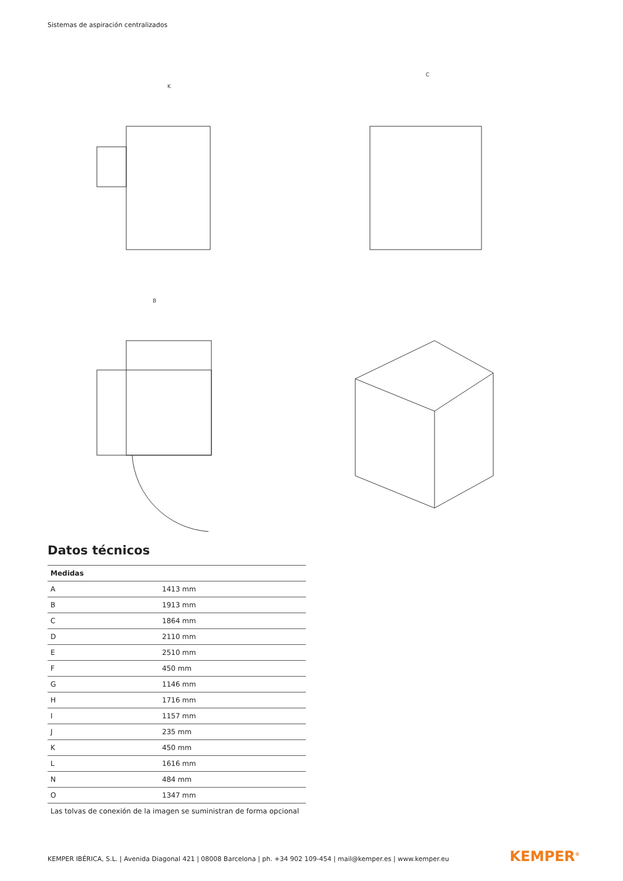Sistemas de aspiración centralizados
K
C
B
Datos técnicos
| Medidas | |
| --- | --- |
| A | 1413 mm |
| B | 1913 mm |
| C | 1864 mm |
| D | 2110 mm |
| E | 2510 mm |
| F | 450 mm |
| G | 1146 mm |
| H | 1716 mm |
| I | 1157 mm |
| J | 235 mm |
| K | 450 mm |
| L | 1616 mm |
| N | 484 mm |
| O | 1347 mm |
| Las tolvas de conexión de la imagen se suministran de forma opcional | |
KEMPER IBÉRICA, S.L. | Avenida Diagonal 421 | 08008 Barcelona | ph. +34 902 109-454 | mail@kemper.es | www.kemper.eu
KEMPER<sup>®</sup>